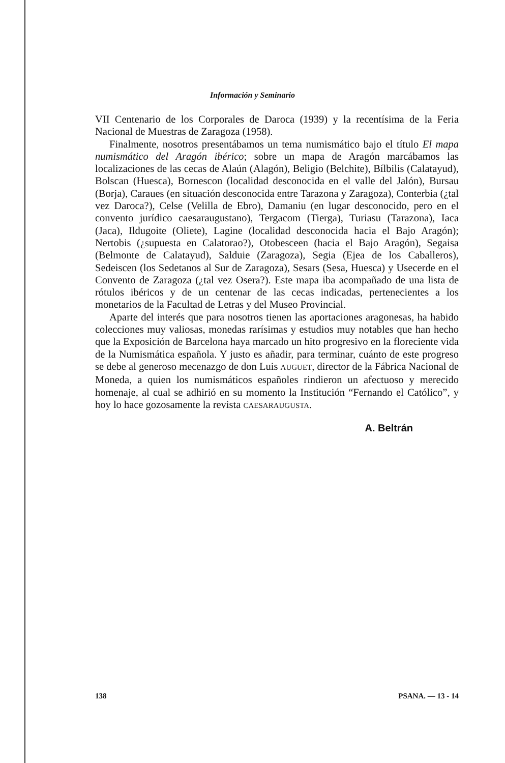Información y Seminario
VII Centenario de los Corporales de Daroca (1939) y la recentísima de la Feria Nacional de Muestras de Zaragoza (1958).
Finalmente, nosotros presentábamos un tema numismático bajo el título El mapa numismático del Aragón ibérico; sobre un mapa de Aragón marcábamos las localizaciones de las cecas de Alaún (Alagón), Beligio (Belchite), Bílbilis (Calatayud), Bolscan (Huesca), Bornescon (localidad desconocida en el valle del Jalón), Bursau (Borja), Caraues (en situación desconocida entre Tarazona y Zaragoza), Conterbia (¿tal vez Daroca?), Celse (Velilla de Ebro), Damaniu (en lugar desconocido, pero en el convento jurídico caesaraugustano), Tergacom (Tierga), Turiasu (Tarazona), Iaca (Jaca), Ildugoite (Oliete), Lagine (localidad desconocida hacia el Bajo Aragón); Nertobis (¿supuesta en Calatorao?), Otobesceen (hacia el Bajo Aragón), Segaisa (Belmonte de Calatayud), Salduie (Zaragoza), Segia (Ejea de los Caballeros), Sedeiscen (los Sedetanos al Sur de Zaragoza), Sesars (Sesa, Huesca) y Usecerde en el Convento de Zaragoza (¿tal vez Osera?). Este mapa iba acompañado de una lista de rótulos ibéricos y de un centenar de las cecas indicadas, pertenecientes a los monetarios de la Facultad de Letras y del Museo Provincial.
Aparte del interés que para nosotros tienen las aportaciones aragonesas, ha habido colecciones muy valiosas, monedas rarísimas y estudios muy notables que han hecho que la Exposición de Barcelona haya marcado un hito progresivo en la floreciente vida de la Numismática española. Y justo es añadir, para terminar, cuánto de este progreso se debe al generoso mecenazgo de don Luis AUGUET, director de la Fábrica Nacional de Moneda, a quien los numismáticos españoles rindieron un afectuoso y merecido homenaje, al cual se adhirió en su momento la Institución “Fernando el Católico”, y hoy lo hace gozosamente la revista CAESARAUGUSTA.
A. Beltrán
138 PSANA. — 13 - 14